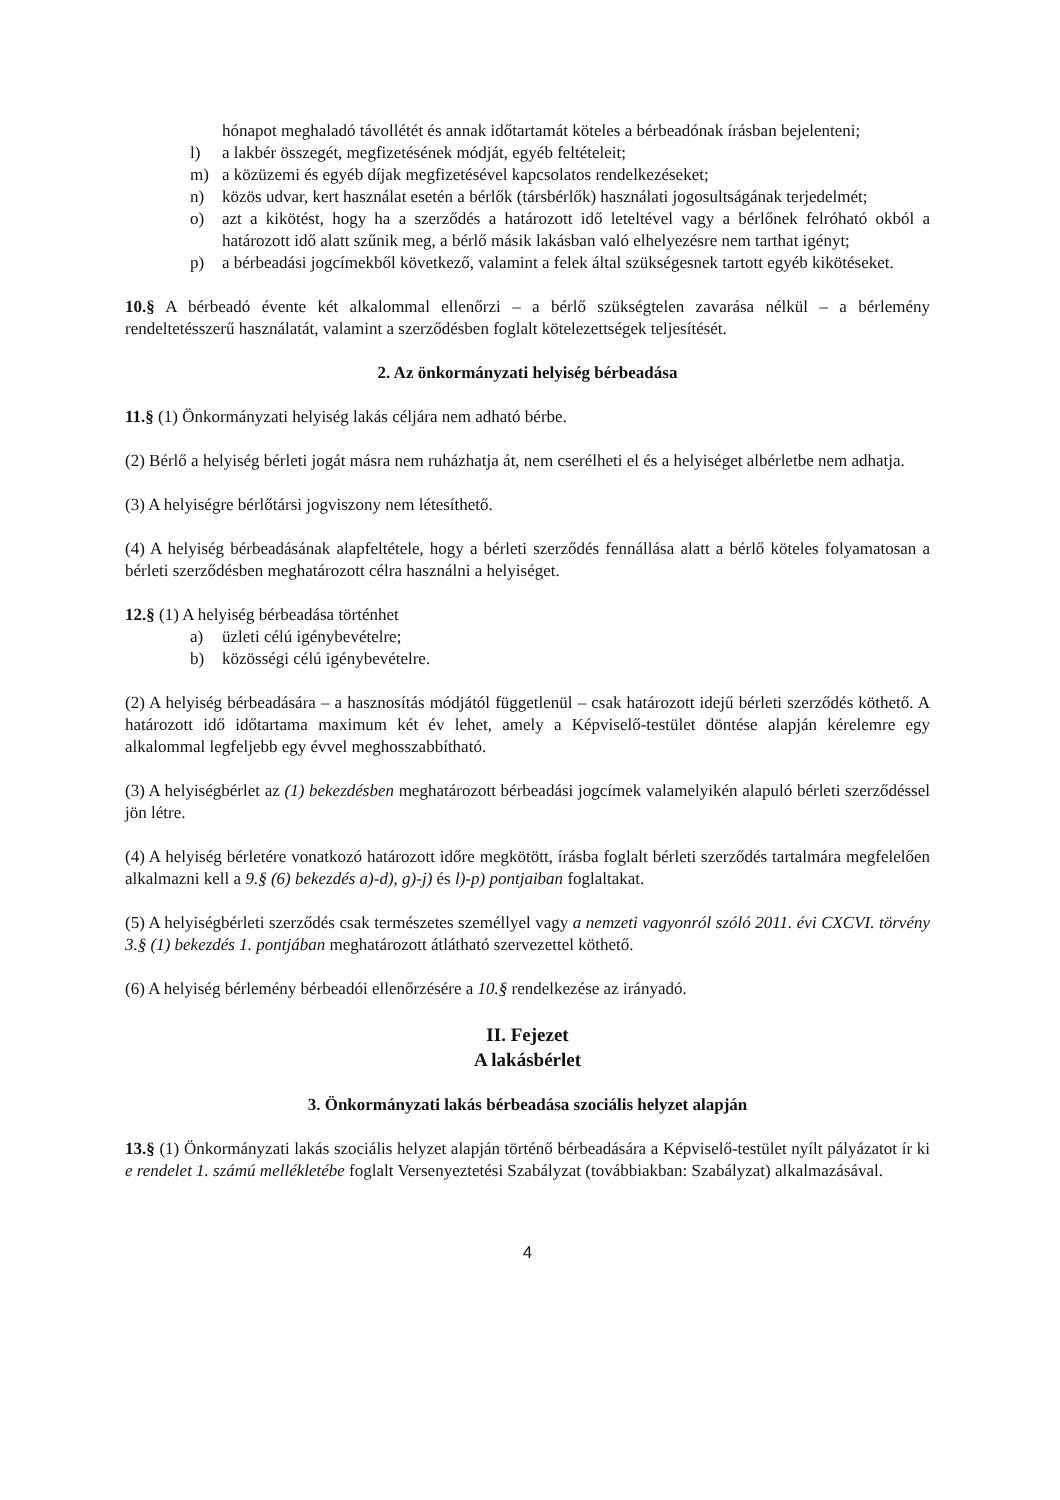hónapot meghaladó távollétét és annak időtartamát köteles a bérbeadónak írásban bejelenteni;
l) a lakbér összegét, megfizetésének módját, egyéb feltételeit;
m) a közüzemi és egyéb díjak megfizetésével kapcsolatos rendelkezéseket;
n) közös udvar, kert használat esetén a bérlők (társbérlők) használati jogosultságának terjedelmét;
o) azt a kikötést, hogy ha a szerződés a határozott idő leteltével vagy a bérlőnek felróható okból a határozott idő alatt szűnik meg, a bérlő másik lakásban való elhelyezésre nem tarthat igényt;
p) a bérbeadási jogcímekből következő, valamint a felek által szükségesnek tartott egyéb kikötéseket.
10.§ A bérbeadó évente két alkalommal ellenőrzi – a bérlő szükségtelen zavarása nélkül – a bérlemény rendeltetésszerű használatát, valamint a szerződésben foglalt kötelezettségek teljesítését.
2. Az önkormányzati helyiség bérbeadása
11.§ (1) Önkormányzati helyiség lakás céljára nem adható bérbe.
(2) Bérlő a helyiség bérleti jogát másra nem ruházhatja át, nem cserélheti el és a helyiséget albérletbe nem adhatja.
(3) A helyiségre bérlőtársi jogviszony nem létesíthető.
(4) A helyiség bérbeadásának alapfeltétele, hogy a bérleti szerződés fennállása alatt a bérlő köteles folyamatosan a bérleti szerződésben meghatározott célra használni a helyiséget.
12.§ (1) A helyiség bérbeadása történhet
a) üzleti célú igénybevételre;
b) közösségi célú igénybevételre.
(2) A helyiség bérbeadására – a hasznosítás módjától függetlenül – csak határozott idejű bérleti szerződés köthető. A határozott idő időtartama maximum két év lehet, amely a Képviselő-testület döntése alapján kérelemre egy alkalommal legfeljebb egy évvel meghosszabbítható.
(3) A helyiségbérlet az (1) bekezdésben meghatározott bérbeadási jogcímek valamelyikén alapuló bérleti szerződéssel jön létre.
(4) A helyiség bérletére vonatkozó határozott időre megkötött, írásba foglalt bérleti szerződés tartalmára megfelelően alkalmazni kell a 9.§ (6) bekezdés a)-d), g)-j) és l)-p) pontjaiban foglaltakat.
(5) A helyiségbérleti szerződés csak természetes személlyel vagy a nemzeti vagyonról szóló 2011. évi CXCVI. törvény 3.§ (1) bekezdés 1. pontjában meghatározott átlátható szervezettel köthető.
(6) A helyiség bérlemény bérbeadói ellenőrzésére a 10.§ rendelkezése az irányadó.
II. Fejezet
A lakásbérlet
3. Önkormányzati lakás bérbeadása szociális helyzet alapján
13.§ (1) Önkormányzati lakás szociális helyzet alapján történő bérbeadására a Képviselő-testület nyílt pályázatot ír ki e rendelet 1. számú mellékletébe foglalt Versenyeztetési Szabályzat (továbbiakban: Szabályzat) alkalmazásával.
4